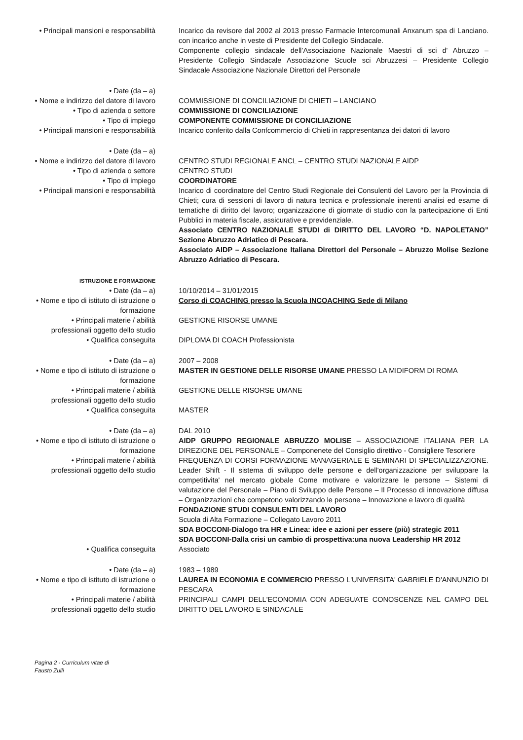• Principali mansioni e responsabilità
Incarico da revisore dal 2002 al 2013 presso Farmacie Intercomunali Anxanum spa di Lanciano. con incarico anche in veste di Presidente del Collegio Sindacale.
Componente collegio sindacale dell’Associazione Nazionale Maestri di sci d' Abruzzo – Presidente Collegio Sindacale Associazione Scuole sci Abruzzesi – Presidente Collegio Sindacale Associazione Nazionale Direttori del Personale
• Date (da – a)
• Nome e indirizzo del datore di lavoro
COMMISSIONE DI CONCILIAZIONE DI CHIETI – LANCIANO
• Tipo di azienda o settore COMMISSIONE DI CONCILIAZIONE
• Tipo di impiego COMPONENTE COMMISSIONE DI CONCILIAZIONE
• Principali mansioni e responsabilità
Incarico conferito dalla Confcommercio di Chieti in rappresentanza dei datori di lavoro
• Date (da – a)
• Nome e indirizzo del datore di lavoro
CENTRO STUDI REGIONALE ANCL – CENTRO STUDI NAZIONALE AIDP
• Tipo di azienda o settore CENTRO STUDI
• Tipo di impiego COORDINATORE
• Principali mansioni e responsabilità
Incarico di coordinatore del Centro Studi Regionale dei Consulenti del Lavoro per la Provincia di Chieti; cura di sessioni di lavoro di natura tecnica e professionale inerenti analisi ed esame di tematiche di diritto del lavoro; organizzazione di giornate di studio con la partecipazione di Enti Pubblici in materia fiscale, assicurative e previdenziale.
Associato CENTRO NAZIONALE STUDI di DIRITTO DEL LAVORO “D. NAPOLETANO” Sezione Abruzzo Adriatico di Pescara.
Associato AIDP – Associazione Italiana Direttori del Personale – Abruzzo Molise Sezione Abruzzo Adriatico di Pescara.
ISTRUZIONE E FORMAZIONE
• Date (da – a) 10/10/2014 – 31/01/2015
• Nome e tipo di istituto di istruzione o formazione
Corso di COACHING presso la Scuola INCOACHING Sede di Milano
• Principali materie / abilità professionali oggetto dello studio
GESTIONE RISORSE UMANE
• Qualifica conseguita DIPLOMA DI COACH Professionista
• Date (da – a) 2007 – 2008
• Nome e tipo di istituto di istruzione o formazione
MASTER IN GESTIONE DELLE RISORSE UMANE PRESSO LA MIDIFORM DI ROMA
• Principali materie / abilità professionali oggetto dello studio
GESTIONE DELLE RISORSE UMANE
• Qualifica conseguita MASTER
• Date (da – a) DAL 2010
• Nome e tipo di istituto di istruzione o formazione
AIDP GRUPPO REGIONALE ABRUZZO MOLISE – ASSOCIAZIONE ITALIANA PER LA DIREZIONE DEL PERSONALE – Componenete del Consiglio direttivo - Consigliere Tesoriere
• Principali materie / abilità professionali oggetto dello studio
FREQUENZA DI CORSI FORMAZIONE MANAGERIALE E SEMINARI DI SPECIALIZZAZIONE. Leader Shift - Il sistema di sviluppo delle persone e dell'organizzazione per sviluppare la competitivita' nel mercato globale Come motivare e valorizzare le persone – Sistemi di valutazione del Personale – Piano di Sviluppo delle Persone – Il Processo di innovazione diffusa – Organizzazioni che competono valorizzando le persone – Innovazione e lavoro di qualità
FONDAZIONE STUDI CONSULENTI DEL LAVORO
Scuola di Alta Formazione – Collegato Lavoro 2011
SDA BOCCONI-Dialogo tra HR e Linea: idee e azioni per essere (più) strategic 2011
SDA BOCCONI-Dalla crisi un cambio di prospettiva:una nuova Leadership HR 2012
• Qualifica conseguita Associato
• Date (da – a) 1983 – 1989
• Nome e tipo di istituto di istruzione o formazione
LAUREA IN ECONOMIA E COMMERCIO PRESSO L'UNIVERSITA' GABRIELE D'ANNUNZIO DI PESCARA
• Principali materie / abilità professionali oggetto dello studio
PRINCIPALI CAMPI DELL'ECONOMIA CON ADEGUATE CONOSCENZE NEL CAMPO DEL DIRITTO DEL LAVORO E SINDACALE
Pagina 2 - Curriculum vitae di
Fausto Zulli